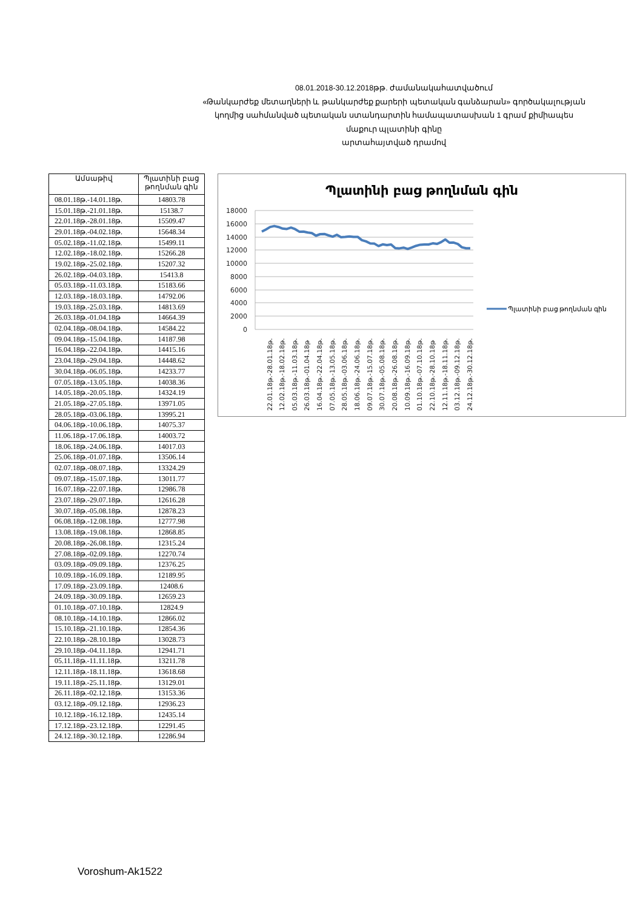08.01.2018-30.12.2018թթ. ժամանակահատվածում
«Թանկարժեք մետաղների և թանկարժեք քարերի պետական գանձարան» գործակալության
կողմից սահմանված պետական ստանդարտին համապատասխան 1 գրամ քիմիապես մաքուր պլատինի գինը
արտահայտված դրամով
| Ամսաթիվ | Պլատինի բաց թողնման գին |
| --- | --- |
| 08.01.18թ.-14.01.18թ. | 14803.78 |
| 15.01.18թ.-21.01.18թ. | 15138.7 |
| 22.01.18թ.-28.01.18թ. | 15509.47 |
| 29.01.18թ.-04.02.18թ. | 15648.34 |
| 05.02.18թ.-11.02.18թ. | 15499.11 |
| 12.02.18թ.-18.02.18թ. | 15266.28 |
| 19.02.18թ.-25.02.18թ. | 15207.32 |
| 26.02.18թ.-04.03.18թ. | 15413.8 |
| 05.03.18թ.-11.03.18թ. | 15183.66 |
| 12.03.18թ.-18.03.18թ. | 14792.06 |
| 19.03.18թ.-25.03.18թ. | 14813.69 |
| 26.03.18թ.-01.04.18թ | 14664.39 |
| 02.04.18թ.-08.04.18թ. | 14584.22 |
| 09.04.18թ.-15.04.18թ. | 14187.98 |
| 16.04.18թ.-22.04.18թ. | 14415.16 |
| 23.04.18թ.-29.04.18թ. | 14448.62 |
| 30.04.18թ.-06.05.18թ. | 14233.77 |
| 07.05.18թ.-13.05.18թ. | 14038.36 |
| 14.05.18թ.-20.05.18թ. | 14324.19 |
| 21.05.18թ.-27.05.18թ. | 13971.05 |
| 28.05.18թ.-03.06.18թ. | 13995.21 |
| 04.06.18թ.-10.06.18թ. | 14075.37 |
| 11.06.18թ.-17.06.18թ. | 14003.72 |
| 18.06.18թ.-24.06.18թ. | 14017.03 |
| 25.06.18թ.-01.07.18թ. | 13506.14 |
| 02.07.18թ.-08.07.18թ. | 13324.29 |
| 09.07.18թ.-15.07.18թ. | 13011.77 |
| 16.07.18թ.-22.07.18թ. | 12986.78 |
| 23.07.18թ.-29.07.18թ. | 12616.28 |
| 30.07.18թ.-05.08.18թ. | 12878.23 |
| 06.08.18թ.-12.08.18թ. | 12777.98 |
| 13.08.18թ.-19.08.18թ. | 12868.85 |
| 20.08.18թ.-26.08.18թ. | 12315.24 |
| 27.08.18թ.-02.09.18թ. | 12270.74 |
| 03.09.18թ.-09.09.18թ. | 12376.25 |
| 10.09.18թ.-16.09.18թ. | 12189.95 |
| 17.09.18թ.-23.09.18թ. | 12408.6 |
| 24.09.18թ.-30.09.18թ. | 12659.23 |
| 01.10.18թ.-07.10.18թ. | 12824.9 |
| 08.10.18թ.-14.10.18թ. | 12866.02 |
| 15.10.18թ.-21.10.18թ. | 12854.36 |
| 22.10.18թ.-28.10.18թ | 13028.73 |
| 29.10.18թ.-04.11.18թ. | 12941.71 |
| 05.11.18թ.-11.11.18թ. | 13211.78 |
| 12.11.18թ.-18.11.18թ. | 13618.68 |
| 19.11.18թ.-25.11.18թ. | 13129.01 |
| 26.11.18թ.-02.12.18թ. | 13153.36 |
| 03.12.18թ.-09.12.18թ. | 12936.23 |
| 10.12.18թ.-16.12.18թ. | 12435.14 |
| 17.12.18թ.-23.12.18թ. | 12291.45 |
| 24.12.18թ.-30.12.18թ. | 12286.94 |
Պլատինի բաց թողնման գին
18000
16000
14000
12000
10000
8000
6000
4000
2000
0
22.01.18թ.-28.01.18թ.
12.02.18թ.-18.02.18թ.
05.03.18թ.-11.03.18թ.
26.03.18թ.-01.04.18թ
16.04.18թ.-22.04.18թ.
07.05.18թ.-13.05.18թ.
28.05.18թ.-03.06.18թ.
18.06.18թ.-24.06.18թ.
09.07.18թ.-15.07.18թ.
30.07.18թ.-05.08.18թ.
20.08.18թ.-26.08.18թ.
10.09.18թ.-16.09.18թ.
01.10.18թ.-07.10.18թ.
22.10.18թ.-28.10.18թ
12.11.18թ.-18.11.18թ.
03.12.18թ.-09.12.18թ.
24.12.18թ.-30.12.18թ.
Պլատինի բաց թողնման գին
Voroshum-Ak1522